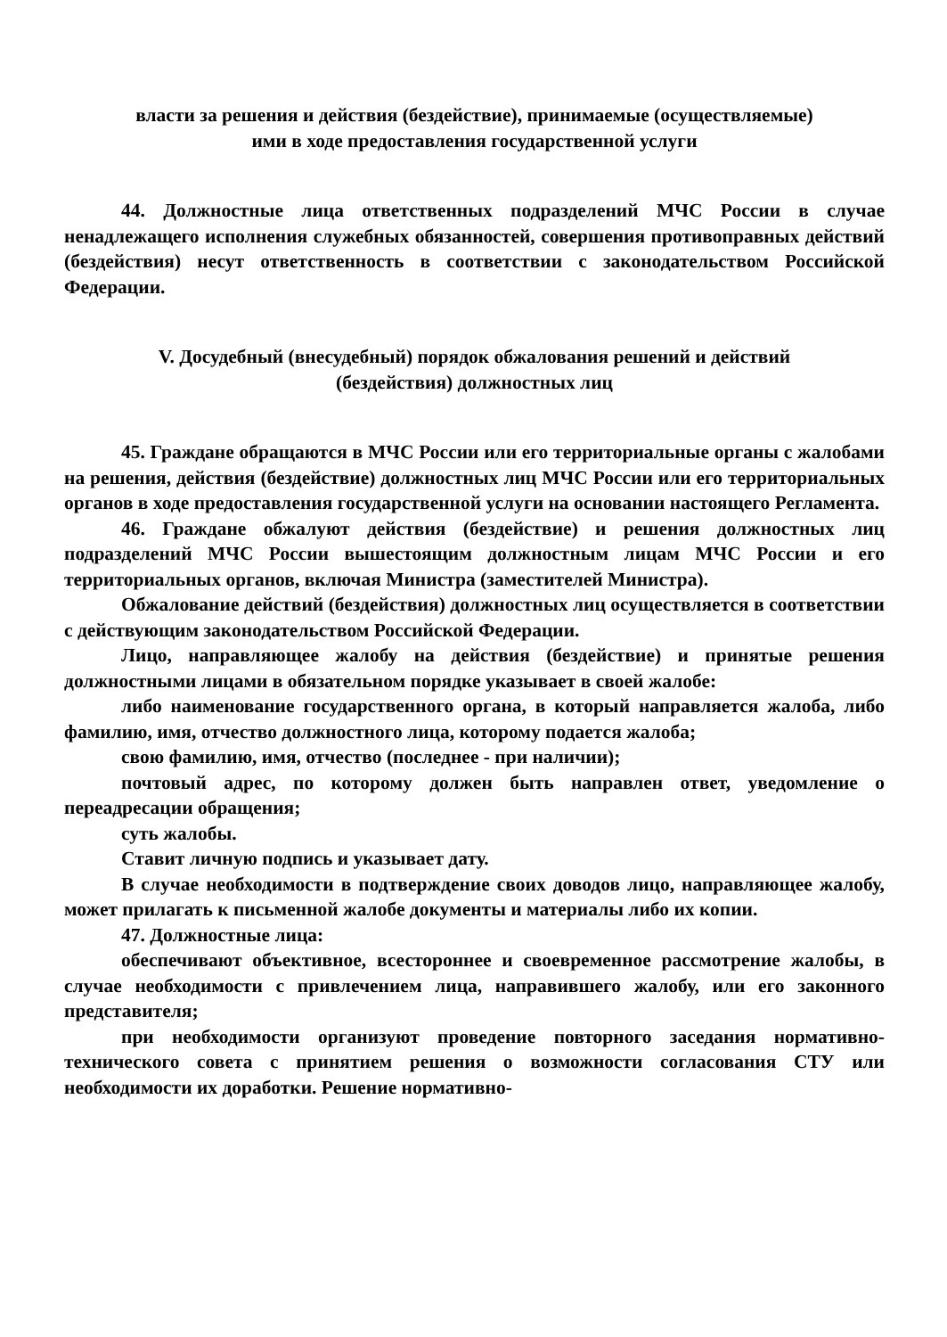власти за решения и действия (бездействие), принимаемые (осуществляемые)
ими в ходе предоставления государственной услуги
44. Должностные лица ответственных подразделений МЧС России в случае ненадлежащего исполнения служебных обязанностей, совершения противоправных действий (бездействия) несут ответственность в соответствии с законодательством Российской Федерации.
V. Досудебный (внесудебный) порядок обжалования решений и действий
(бездействия) должностных лиц
45. Граждане обращаются в МЧС России или его территориальные органы с жалобами на решения, действия (бездействие) должностных лиц МЧС России или его территориальных органов в ходе предоставления государственной услуги на основании настоящего Регламента.
46. Граждане обжалуют действия (бездействие) и решения должностных лиц подразделений МЧС России вышестоящим должностным лицам МЧС России и его территориальных органов, включая Министра (заместителей Министра).
Обжалование действий (бездействия) должностных лиц осуществляется в соответствии с действующим законодательством Российской Федерации.
Лицо, направляющее жалобу на действия (бездействие) и принятые решения должностными лицами в обязательном порядке указывает в своей жалобе:
либо наименование государственного органа, в который направляется жалоба, либо фамилию, имя, отчество должностного лица, которому подается жалоба;
свою фамилию, имя, отчество (последнее - при наличии);
почтовый адрес, по которому должен быть направлен ответ, уведомление о переадресации обращения;
суть жалобы.
Ставит личную подпись и указывает дату.
В случае необходимости в подтверждение своих доводов лицо, направляющее жалобу, может прилагать к письменной жалобе документы и материалы либо их копии.
47. Должностные лица:
обеспечивают объективное, всестороннее и своевременное рассмотрение жалобы, в случае необходимости с привлечением лица, направившего жалобу, или его законного представителя;
при необходимости организуют проведение повторного заседания нормативно-технического совета с принятием решения о возможности согласования СТУ или необходимости их доработки. Решение нормативно-